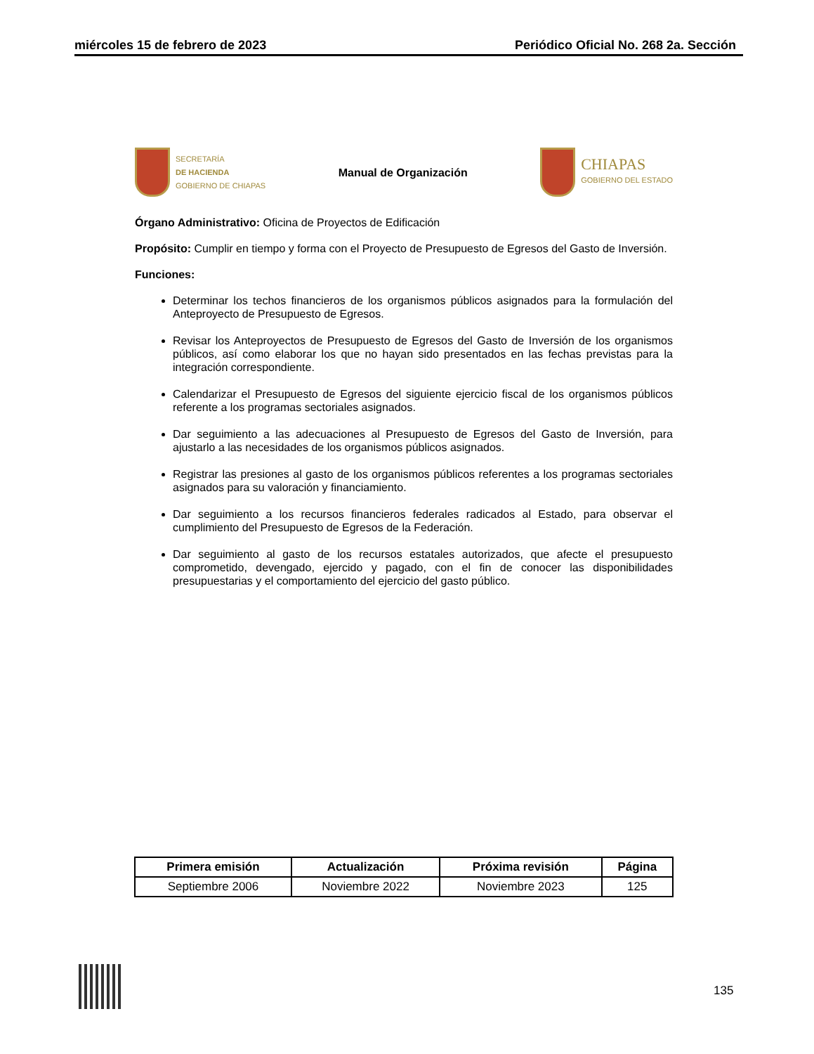miércoles 15 de febrero de 2023 Periódico Oficial No. 268 2a. Sección
SECRETARÍA
DE HACIENDA
GOBIERNO DE CHIAPAS
Manual de Organización
CHIAPAS
GOBIERNO DEL ESTADO
Órgano Administrativo: Oficina de Proyectos de Edificación
Propósito: Cumplir en tiempo y forma con el Proyecto de Presupuesto de Egresos del Gasto de Inversión.
Funciones:
Determinar los techos financieros de los organismos públicos asignados para la formulación del Anteproyecto de Presupuesto de Egresos.
Revisar los Anteproyectos de Presupuesto de Egresos del Gasto de Inversión de los organismos públicos, así como elaborar los que no hayan sido presentados en las fechas previstas para la integración correspondiente.
Calendarizar el Presupuesto de Egresos del siguiente ejercicio fiscal de los organismos públicos referente a los programas sectoriales asignados.
Dar seguimiento a las adecuaciones al Presupuesto de Egresos del Gasto de Inversión, para ajustarlo a las necesidades de los organismos públicos asignados.
Registrar las presiones al gasto de los organismos públicos referentes a los programas sectoriales asignados para su valoración y financiamiento.
Dar seguimiento a los recursos financieros federales radicados al Estado, para observar el cumplimiento del Presupuesto de Egresos de la Federación.
Dar seguimiento al gasto de los recursos estatales autorizados, que afecte el presupuesto comprometido, devengado, ejercido y pagado, con el fin de conocer las disponibilidades presupuestarias y el comportamiento del ejercicio del gasto público.
| Primera emisión | Actualización | Próxima revisión | Página |
| --- | --- | --- | --- |
| Septiembre 2006 | Noviembre 2022 | Noviembre 2023 | 125 |
135